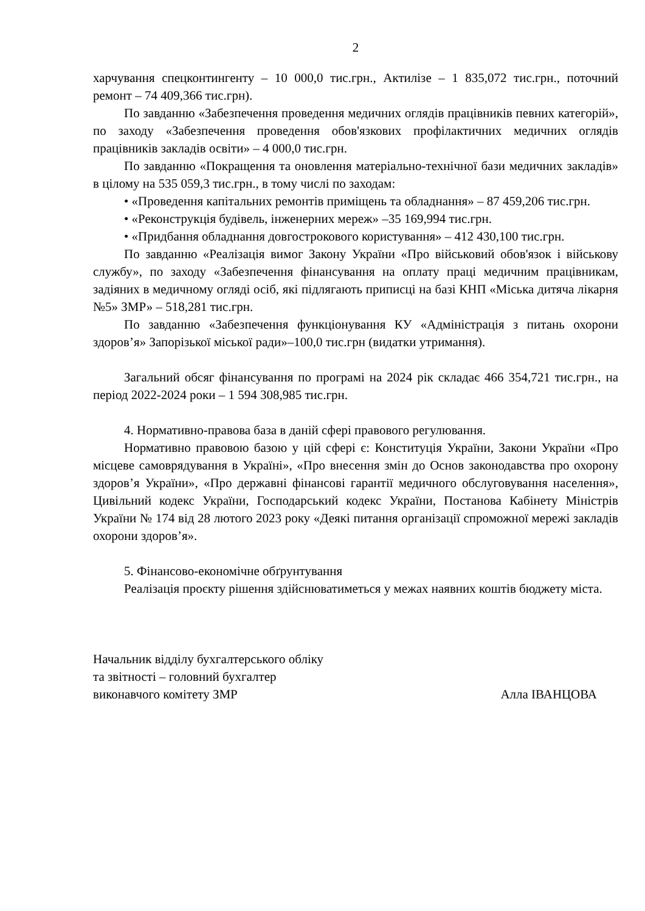2
харчування спецконтингенту – 10 000,0 тис.грн., Актилізе – 1 835,072 тис.грн., поточний ремонт – 74 409,366 тис.грн).
По завданню «Забезпечення проведення медичних оглядів працівників певних категорій», по заходу «Забезпечення проведення обов'язкових профілактичних медичних оглядів працівників закладів освіти» – 4 000,0 тис.грн.
По завданню «Покращення та оновлення матеріально-технічної бази медичних закладів» в цілому на 535 059,3 тис.грн., в тому числі по заходам:
• «Проведення капітальних ремонтів приміщень та обладнання» – 87 459,206 тис.грн.
• «Реконструкція будівель, інженерних мереж» –35 169,994 тис.грн.
• «Придбання обладнання довгострокового користування» – 412 430,100 тис.грн.
По завданню «Реалізація вимог Закону України «Про військовий обов'язок і військову службу», по заходу «Забезпечення фінансування на оплату праці медичним працівникам, задіяних в медичному огляді осіб, які підлягають приписці на базі КНП «Міська дитяча лікарня №5» ЗМР» – 518,281 тис.грн.
По завданню «Забезпечення функціонування КУ «Адміністрація з питань охорони здоров’я» Запорізької міської ради»–100,0 тис.грн (видатки утримання).
Загальний обсяг фінансування по програмі на 2024 рік складає 466 354,721 тис.грн., на період 2022-2024 роки – 1 594 308,985 тис.грн.
4. Нормативно-правова база в даній сфері правового регулювання.
Нормативно правовою базою у цій сфері є: Конституція України, Закони України «Про місцеве самоврядування в Україні», «Про внесення змін до Основ законодавства про охорону здоров’я України», «Про державні фінансові гарантії медичного обслуговування населення», Цивільний кодекс України, Господарський кодекс України, Постанова Кабінету Міністрів України № 174 від 28 лютого 2023 року «Деякі питання організації спроможної мережі закладів охорони здоров’я».
5. Фінансово-економічне обґрунтування
Реалізація проєкту рішення здійснюватиметься у межах наявних коштів бюджету міста.
Начальник відділу бухгалтерського обліку
та звітності – головний бухгалтер
виконавчого комітету ЗМР Алла ІВАНЦОВА